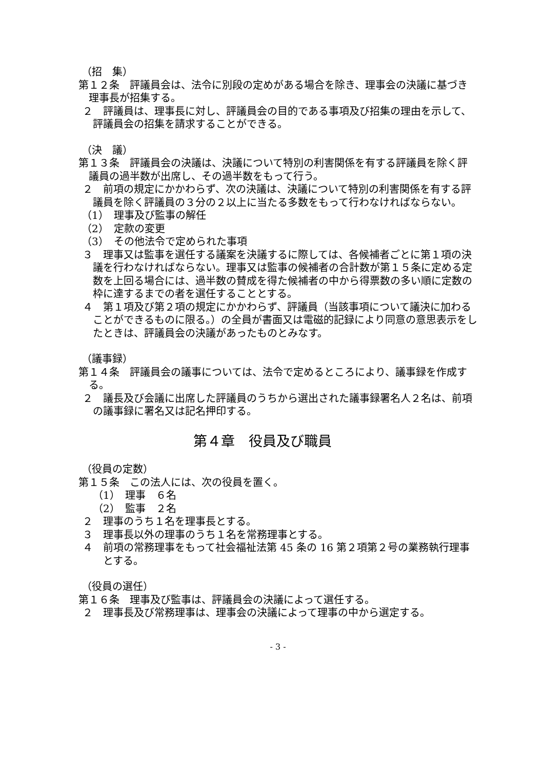（招　集）
第１２条　評議員会は、法令に別段の定めがある場合を除き、理事会の決議に基づき理事長が招集する。
２　評議員は、理事長に対し、評議員会の目的である事項及び招集の理由を示して、評議員会の招集を請求することができる。
（決　議）
第１３条　評議員会の決議は、決議について特別の利害関係を有する評議員を除く評議員の過半数が出席し、その過半数をもって行う。
２　前項の規定にかかわらず、次の決議は、決議について特別の利害関係を有する評議員を除く評議員の３分の２以上に当たる多数をもって行わなければならない。
（1）　理事及び監事の解任
（2）　定款の変更
（3）　その他法令で定められた事項
３　理事又は監事を選任する議案を決議するに際しては、各候補者ごとに第１項の決議を行わなければならない。理事又は監事の候補者の合計数が第１５条に定める定数を上回る場合には、過半数の賛成を得た候補者の中から得票数の多い順に定数の枠に達するまでの者を選任することとする。
４　第１項及び第２項の規定にかかわらず、評議員（当該事項について議決に加わることができるものに限る。）の全員が書面又は電磁的記録により同意の意思表示をしたときは、評議員会の決議があったものとみなす。
（議事録）
第１４条　評議員会の議事については、法令で定めるところにより、議事録を作成する。
２　議長及び会議に出席した評議員のうちから選出された議事録署名人２名は、前項の議事録に署名又は記名押印する。
第４章　役員及び職員
（役員の定数）
第１５条　この法人には、次の役員を置く。
（1）　理事　６名
（2）　監事　２名
２　理事のうち１名を理事長とする。
３　理事長以外の理事のうち１名を常務理事とする。
４　前項の常務理事をもって社会福祉法第 45 条の 16 第２項第２号の業務執行理事とする。
（役員の選任）
第１６条　理事及び監事は、評議員会の決議によって選任する。
２　理事長及び常務理事は、理事会の決議によって理事の中から選定する。
- 3 -